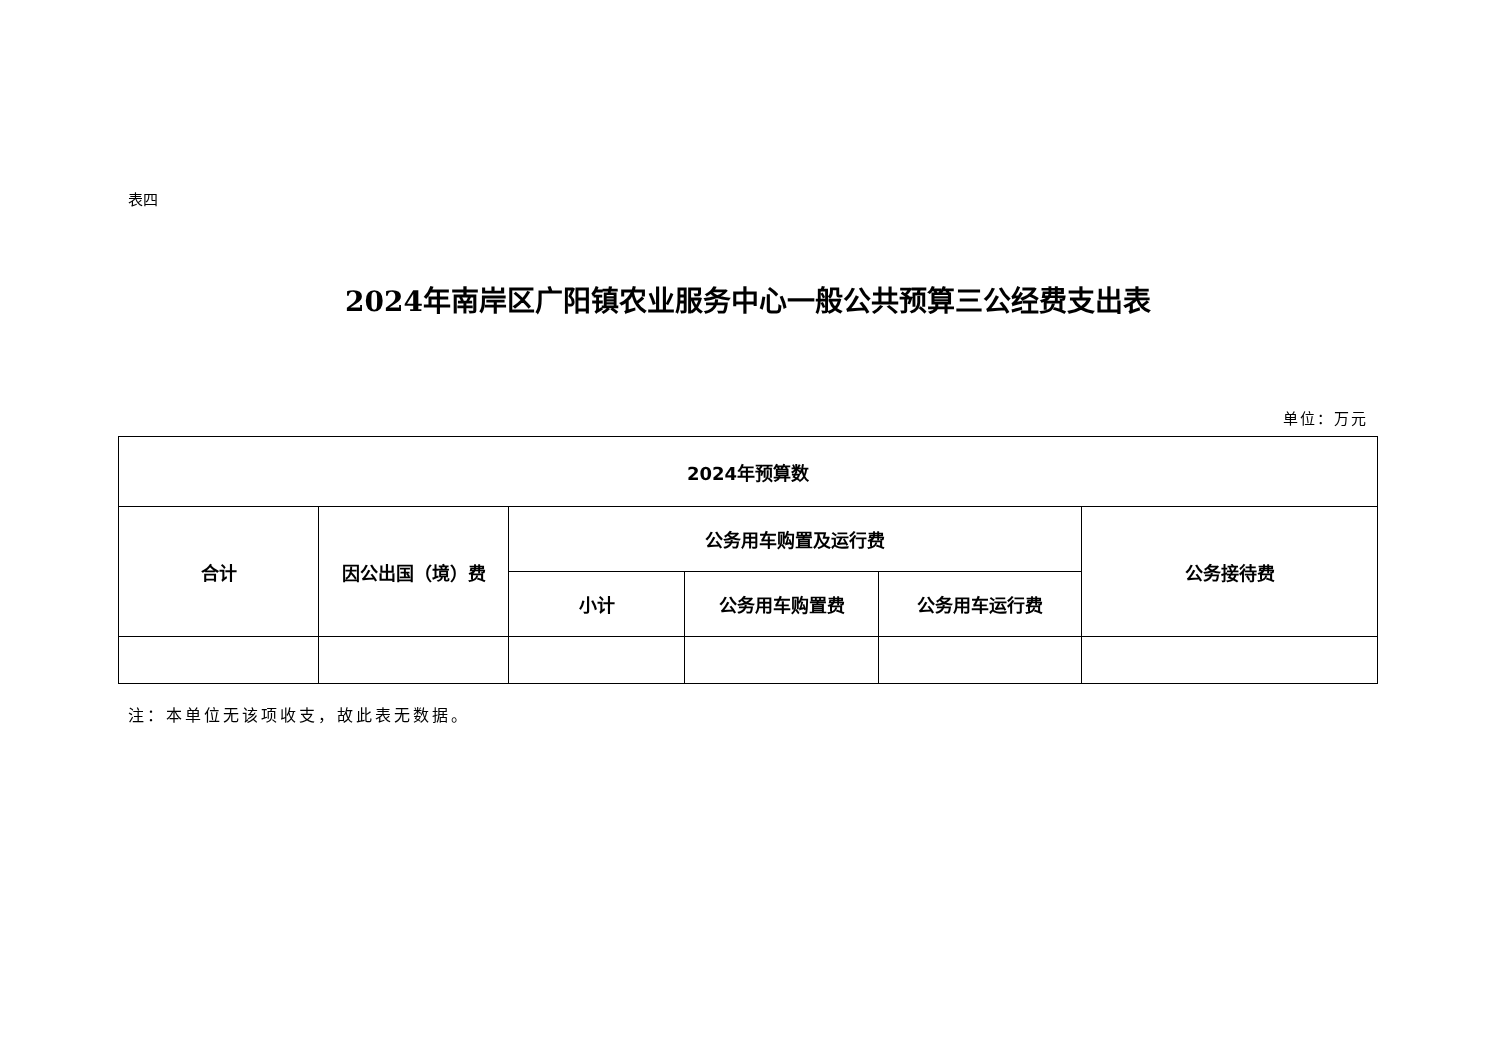表四
2024年南岸区广阳镇农业服务中心一般公共预算三公经费支出表
单位：万元
| 2024年预算数 | | | | | |
| --- | --- | --- | --- | --- | --- |
| 合计 | 因公出国（境）费 | 公务用车购置及运行费 | | | 公务接待费 |
| | | 小计 | 公务用车购置费 | 公务用车运行费 | |
注：本单位无该项收支，故此表无数据。